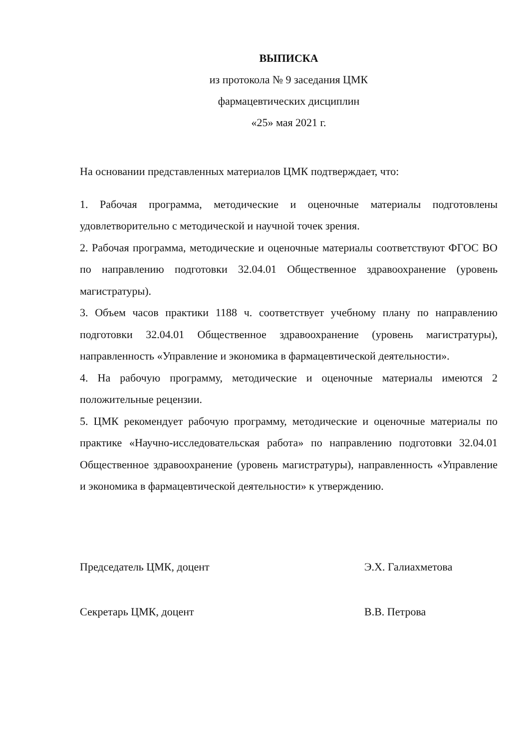ВЫПИСКА
из протокола № 9 заседания ЦМК
фармацевтических дисциплин
«25» мая 2021 г.
На основании представленных материалов ЦМК подтверждает, что:
1. Рабочая программа, методические и оценочные материалы подготовлены удовлетворительно с методической и научной точек зрения.
2. Рабочая программа, методические и оценочные материалы соответствуют ФГОС ВО по направлению подготовки 32.04.01 Общественное здравоохранение (уровень магистратуры).
3. Объем часов практики 1188 ч. соответствует учебному плану по направлению подготовки 32.04.01 Общественное здравоохранение (уровень магистратуры), направленность «Управление и экономика в фармацевтической деятельности».
4. На рабочую программу, методические и оценочные материалы имеются 2 положительные рецензии.
5. ЦМК рекомендует рабочую программу, методические и оценочные материалы по практике «Научно-исследовательская работа» по направлению подготовки 32.04.01 Общественное здравоохранение (уровень магистратуры), направленность «Управление и экономика в фармацевтической деятельности» к утверждению.
Председатель ЦМК, доцент Э.Х. Галиахметова
Секретарь ЦМК, доцент В.В. Петрова